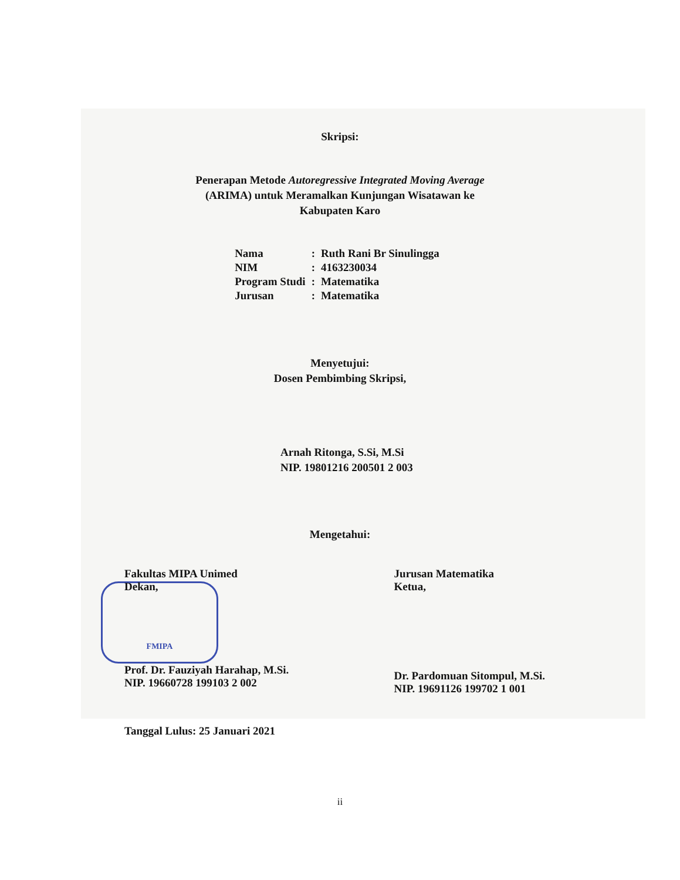Skripsi:
Penerapan Metode Autoregressive Integrated Moving Average
(ARIMA) untuk Meramalkan Kunjungan Wisatawan ke
Kabupaten Karo
| Nama | : | Ruth Rani Br Sinulingga |
| NIM | : | 4163230034 |
| Program Studi | : | Matematika |
| Jurusan | : | Matematika |
Menyetujui:
Dosen Pembimbing Skripsi,
Arnah Ritonga, S.Si, M.Si
NIP. 19801216 200501 2 003
Mengetahui:
Fakultas MIPA Unimed
Dekan,
FMIPA
Prof. Dr. Fauziyah Harahap, M.Si.
NIP. 19660728 199103 2 002
Jurusan Matematika
Ketua,
Dr. Pardomuan Sitompul, M.Si.
NIP. 19691126 199702 1 001
Tanggal Lulus: 25 Januari 2021
ii